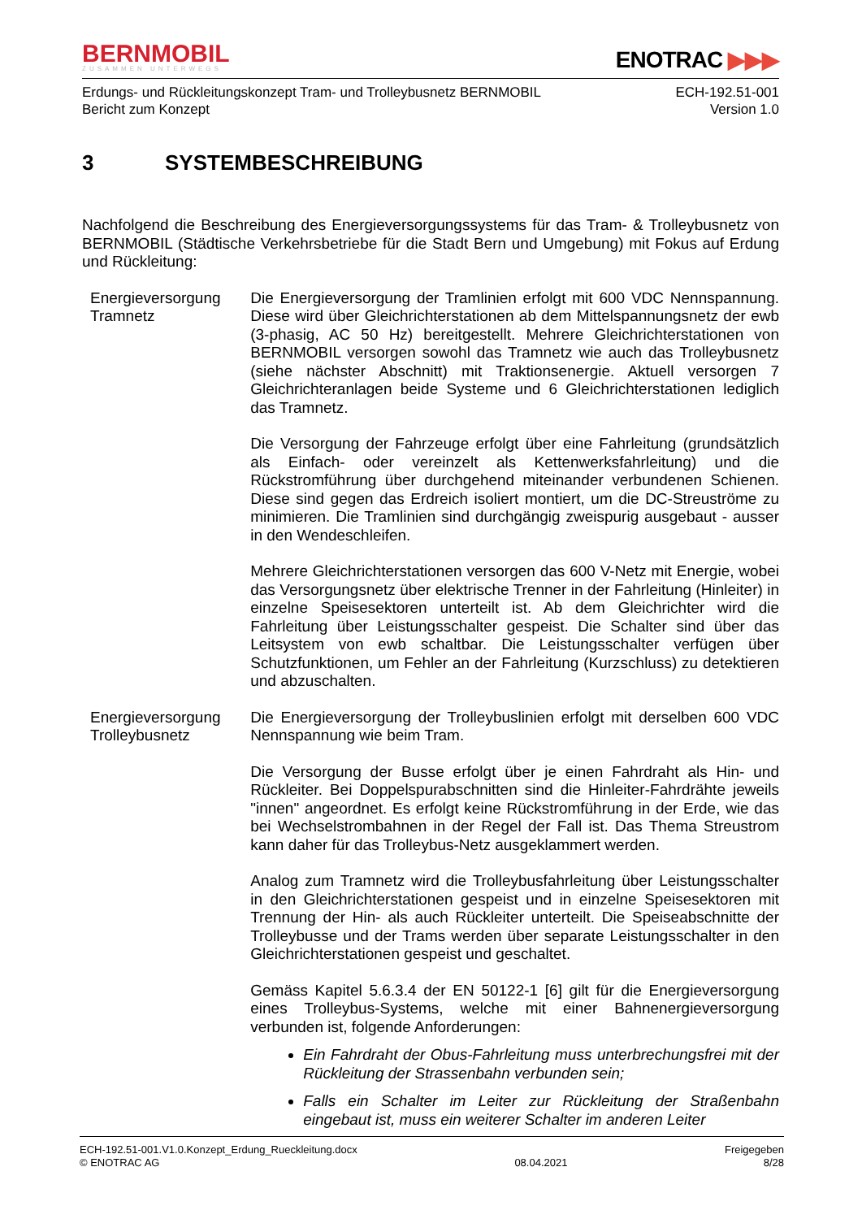BERNMOBIL
ZUSAMMEN UNTERWEGS
ENOTRAC ▶▶▶
Erdungs- und Rückleitungskonzept Tram- und Trolleybusnetz BERNMOBIL
Bericht zum Konzept
ECH-192.51-001
Version 1.0
3 SYSTEMBESCHREIBUNG
Nachfolgend die Beschreibung des Energieversorgungssystems für das Tram- & Trolleybusnetz von BERNMOBIL (Städtische Verkehrsbetriebe für die Stadt Bern und Umgebung) mit Fokus auf Erdung und Rückleitung:
Energieversorgung Tramnetz
Die Energieversorgung der Tramlinien erfolgt mit 600 VDC Nennspannung. Diese wird über Gleichrichterstationen ab dem Mittelspannungsnetz der ewb (3-phasig, AC 50 Hz) bereitgestellt. Mehrere Gleichrichterstationen von BERNMOBIL versorgen sowohl das Tramnetz wie auch das Trolleybusnetz (siehe nächster Abschnitt) mit Traktionsenergie. Aktuell versorgen 7 Gleichrichteranlagen beide Systeme und 6 Gleichrichterstationen lediglich das Tramnetz.
Die Versorgung der Fahrzeuge erfolgt über eine Fahrleitung (grundsätzlich als Einfach- oder vereinzelt als Kettenwerksfahrleitung) und die Rückstromführung über durchgehend miteinander verbundenen Schienen. Diese sind gegen das Erdreich isoliert montiert, um die DC-Streuströme zu minimieren. Die Tramlinien sind durchgängig zweispurig ausgebaut - ausser in den Wendeschleifen.
Mehrere Gleichrichterstationen versorgen das 600 V-Netz mit Energie, wobei das Versorgungsnetz über elektrische Trenner in der Fahrleitung (Hinleiter) in einzelne Speisesektoren unterteilt ist. Ab dem Gleichrichter wird die Fahrleitung über Leistungsschalter gespeist. Die Schalter sind über das Leitsystem von ewb schaltbar. Die Leistungsschalter verfügen über Schutzfunktionen, um Fehler an der Fahrleitung (Kurzschluss) zu detektieren und abzuschalten.
Energieversorgung Trolleybusnetz
Die Energieversorgung der Trolleybuslinien erfolgt mit derselben 600 VDC Nennspannung wie beim Tram.
Die Versorgung der Busse erfolgt über je einen Fahrdraht als Hin- und Rückleiter. Bei Doppelspurabschnitten sind die Hinleiter-Fahrdrähte jeweils "innen" angeordnet. Es erfolgt keine Rückstromführung in der Erde, wie das bei Wechselstrombahnen in der Regel der Fall ist. Das Thema Streustrom kann daher für das Trolleybus-Netz ausgeklammert werden.
Analog zum Tramnetz wird die Trolleybusfahrleitung über Leistungsschalter in den Gleichrichterstationen gespeist und in einzelne Speisesektoren mit Trennung der Hin- als auch Rückleiter unterteilt. Die Speiseabschnitte der Trolleybusse und der Trams werden über separate Leistungsschalter in den Gleichrichterstationen gespeist und geschaltet.
Gemäss Kapitel 5.6.3.4 der EN 50122-1 [6] gilt für die Energieversorgung eines Trolleybus-Systems, welche mit einer Bahnenergieversorgung verbunden ist, folgende Anforderungen:
Ein Fahrdraht der Obus-Fahrleitung muss unterbrechungsfrei mit der Rückleitung der Strassenbahn verbunden sein;
Falls ein Schalter im Leiter zur Rückleitung der Straßenbahn eingebaut ist, muss ein weiterer Schalter im anderen Leiter
ECH-192.51-001.V1.0.Konzept_Erdung_Rueckleitung.docx
© ENOTRAC AG
08.04.2021 Freigegeben
8/28